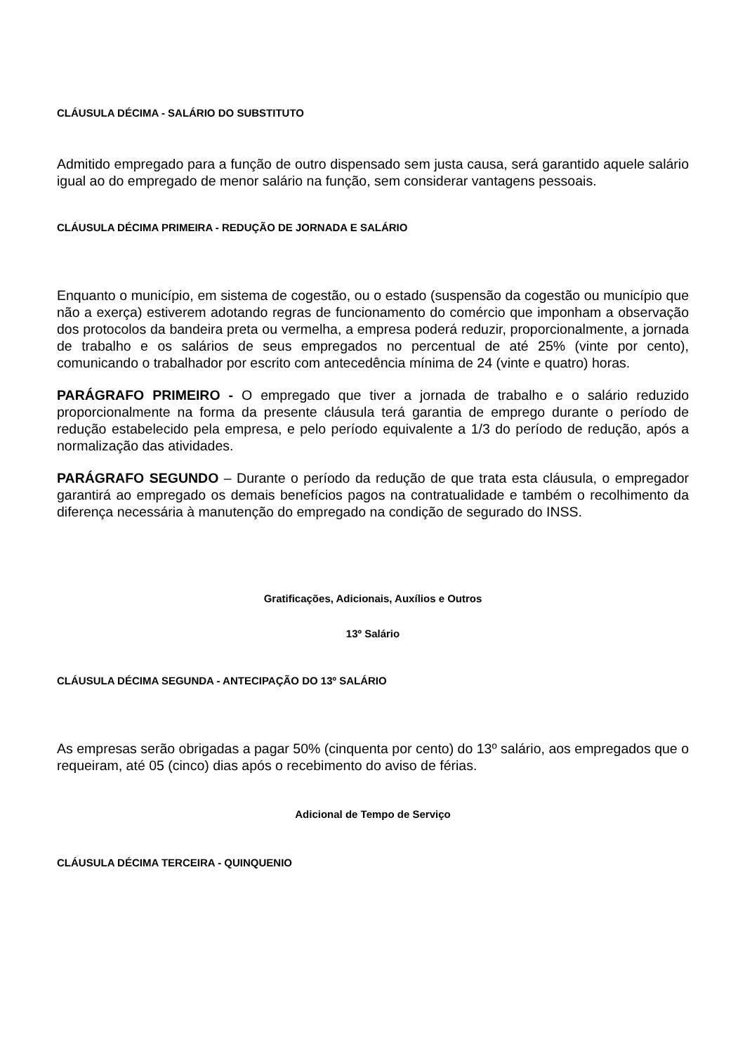CLÁUSULA DÉCIMA - SALÁRIO DO SUBSTITUTO
Admitido empregado para a função de outro dispensado sem justa causa, será garantido aquele salário igual ao do empregado de menor salário na função, sem considerar vantagens pessoais.
CLÁUSULA DÉCIMA PRIMEIRA - REDUÇÃO DE JORNADA E SALÁRIO
Enquanto o município, em sistema de cogestão, ou o estado (suspensão da cogestão ou município que não a exerça) estiverem adotando regras de funcionamento do comércio que imponham a observação dos protocolos da bandeira preta ou vermelha, a empresa poderá reduzir, proporcionalmente, a jornada de trabalho e os salários de seus empregados no percentual de até 25% (vinte por cento), comunicando o trabalhador por escrito com antecedência mínima de 24 (vinte e quatro) horas.
PARÁGRAFO PRIMEIRO - O empregado que tiver a jornada de trabalho e o salário reduzido proporcionalmente na forma da presente cláusula terá garantia de emprego durante o período de redução estabelecido pela empresa, e pelo período equivalente a 1/3 do período de redução, após a normalização das atividades.
PARÁGRAFO SEGUNDO – Durante o período da redução de que trata esta cláusula, o empregador garantirá ao empregado os demais benefícios pagos na contratualidade e também o recolhimento da diferença necessária à manutenção do empregado na condição de segurado do INSS.
Gratificações, Adicionais, Auxílios e Outros
13º Salário
CLÁUSULA DÉCIMA SEGUNDA - ANTECIPAÇÃO DO 13º SALÁRIO
As empresas serão obrigadas a pagar 50% (cinquenta por cento) do 13º salário, aos empregados que o requeiram, até 05 (cinco) dias após o recebimento do aviso de férias.
Adicional de Tempo de Serviço
CLÁUSULA DÉCIMA TERCEIRA - QUINQUENIO